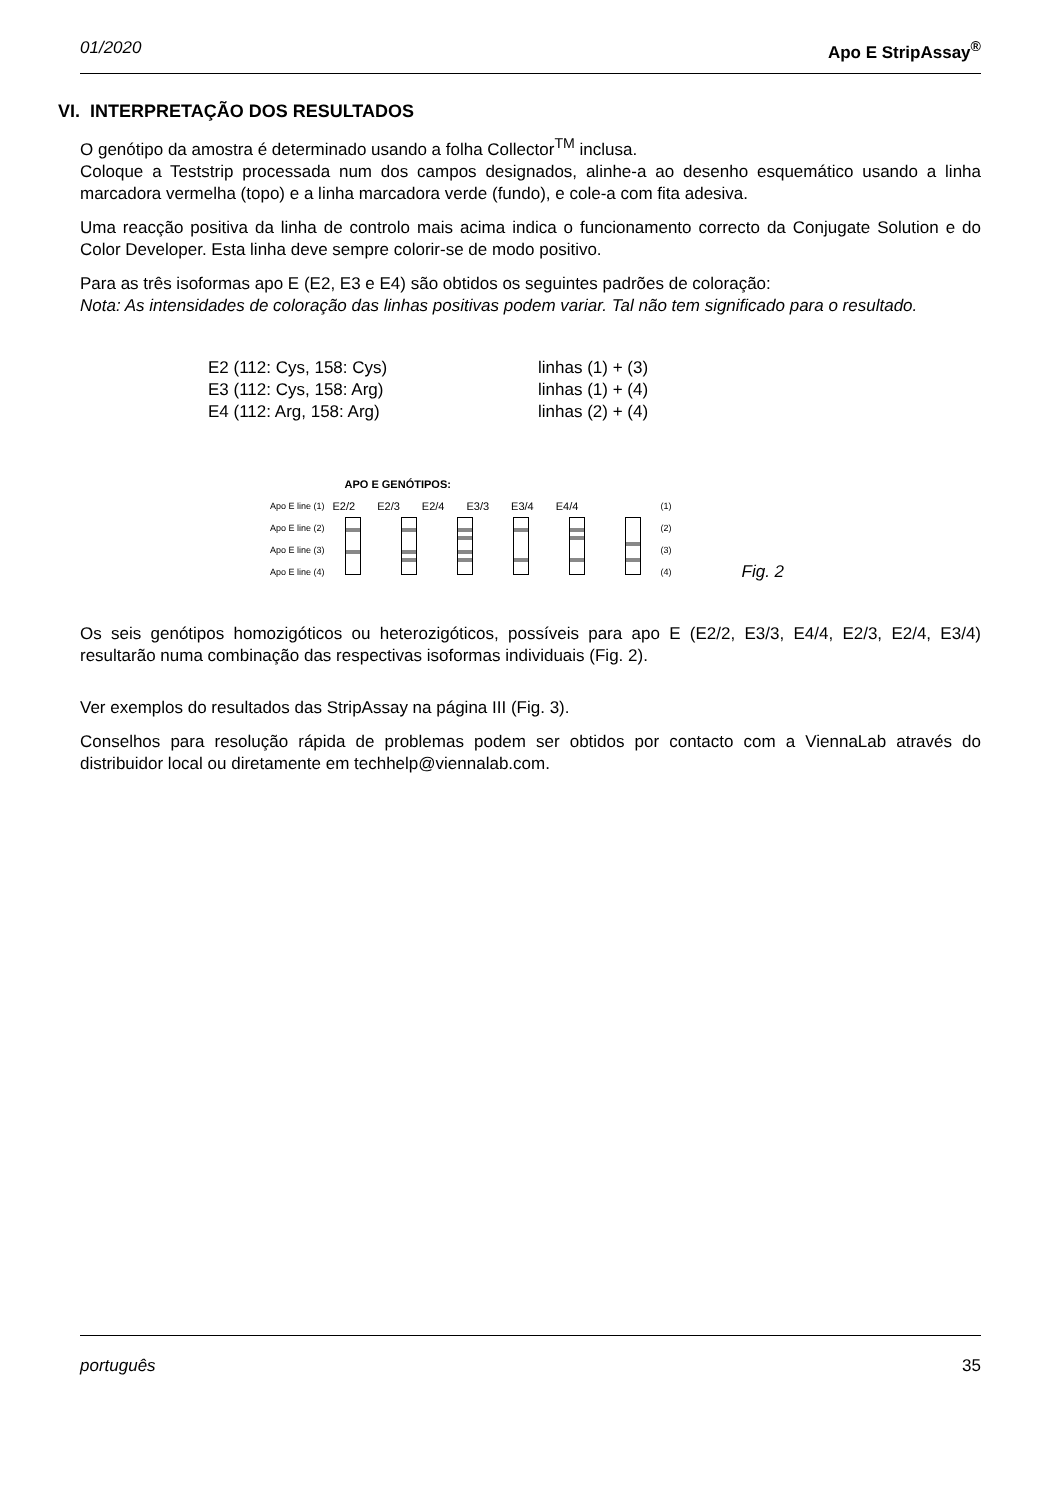01/2020 Apo E StripAssay<sup>®</sup>
VI. INTERPRETAÇÃO DOS RESULTADOS
O genótipo da amostra é determinado usando a folha Collector<sup>TM</sup> inclusa.
Coloque a Teststrip processada num dos campos designados, alinhe-a ao desenho esquemático usando a linha marcadora vermelha (topo) e a linha marcadora verde (fundo), e cole-a com fita adesiva.
Uma reacção positiva da linha de controlo mais acima indica o funcionamento correcto da Conjugate Solution e do Color Developer. Esta linha deve sempre colorir-se de modo positivo.
Para as três isoformas apo E (E2, E3 e E4) são obtidos os seguintes padrões de coloração:
Nota: As intensidades de coloração das linhas positivas podem variar. Tal não tem significado para o resultado.
E2 (112: Cys, 158: Cys) linhas (1) + (3)
E3 (112: Cys, 158: Arg) linhas (1) + (4)
E4 (112: Arg, 158: Arg) linhas (2) + (4)
Apo E line (1)
Apo E line (2)
Apo E line (3)
Apo E line (4)
APO E GENÓTIPOS:
E2/2 E2/3 E2/4 E3/3 E3/4 E4/4
(1)
(2)
(3)
(4)
Fig. 2
Os seis genótipos homozigóticos ou heterozigóticos, possíveis para apo E (E2/2, E3/3, E4/4, E2/3, E2/4, E3/4) resultarão numa combinação das respectivas isoformas individuais (Fig. 2).
Ver exemplos do resultados das StripAssay na página III (Fig. 3).
Conselhos para resolução rápida de problemas podem ser obtidos por contacto com a ViennaLab através do distribuidor local ou diretamente em techhelp@viennalab.com.
português 35